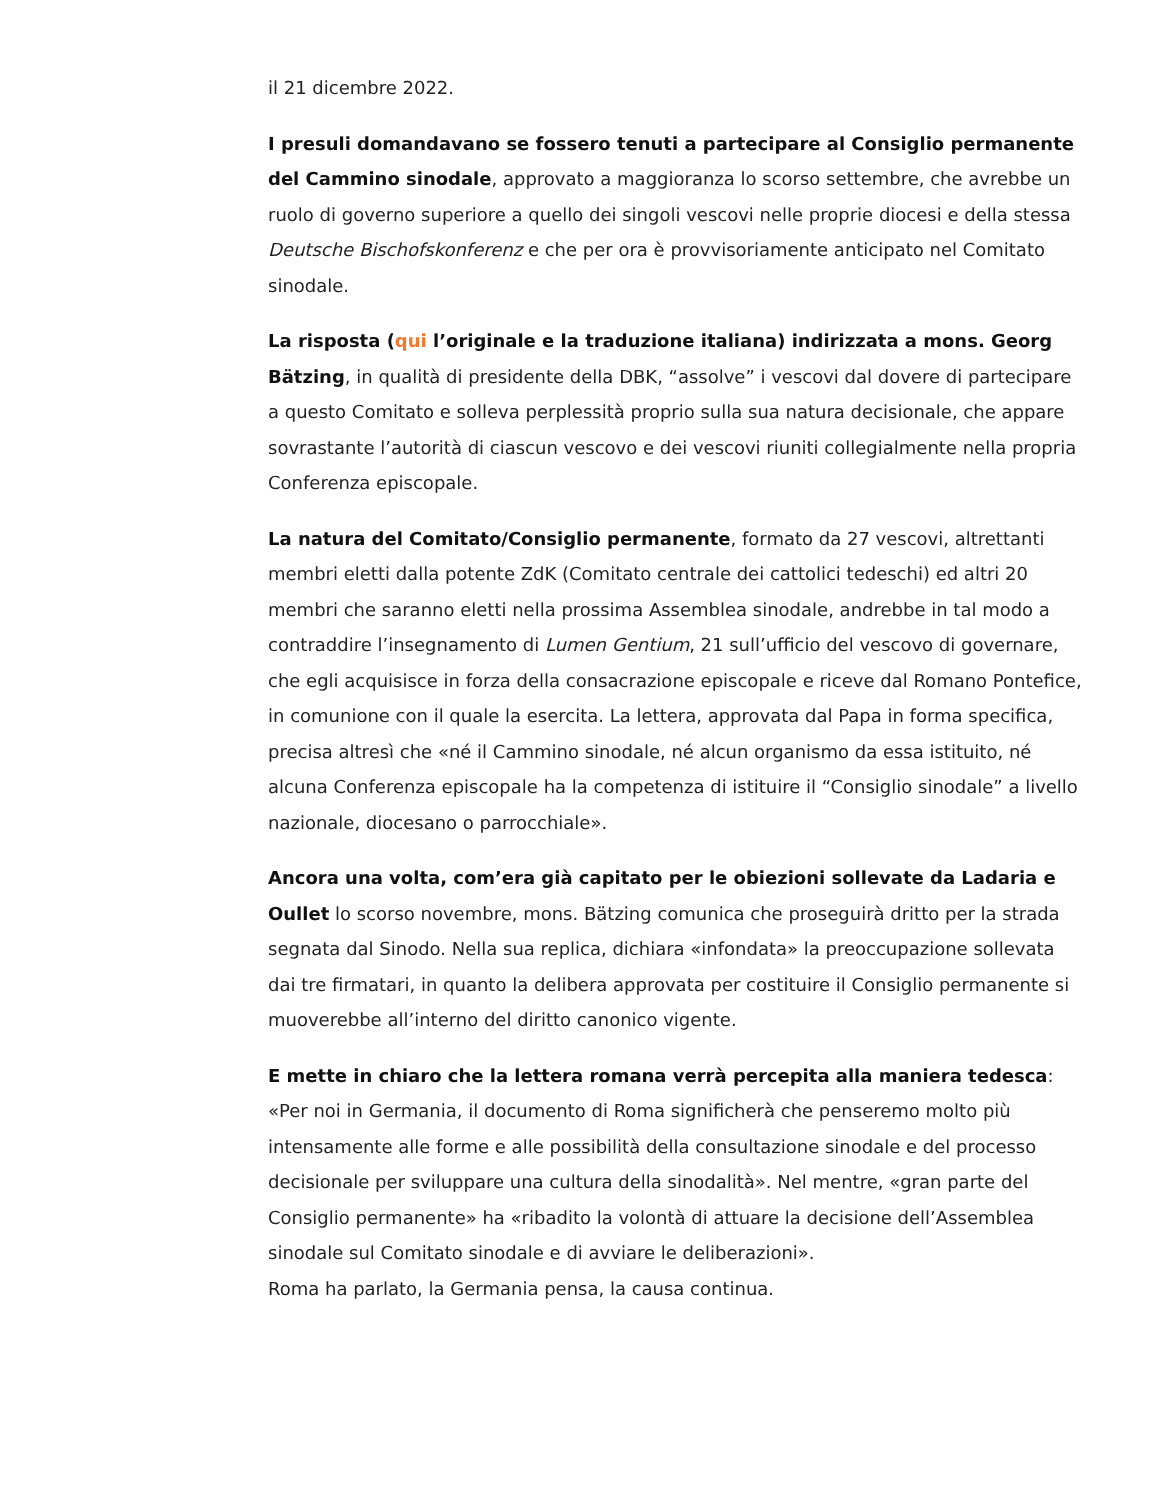il 21 dicembre 2022.
I presuli domandavano se fossero tenuti a partecipare al Consiglio permanente del Cammino sinodale, approvato a maggioranza lo scorso settembre, che avrebbe un ruolo di governo superiore a quello dei singoli vescovi nelle proprie diocesi e della stessa Deutsche Bischofskonferenz e che per ora è provvisoriamente anticipato nel Comitato sinodale.
La risposta (qui l’originale e la traduzione italiana) indirizzata a mons. Georg Bätzing, in qualità di presidente della DBK, “assolve” i vescovi dal dovere di partecipare a questo Comitato e solleva perplessità proprio sulla sua natura decisionale, che appare sovrastante l’autorità di ciascun vescovo e dei vescovi riuniti collegialmente nella propria Conferenza episcopale.
La natura del Comitato/Consiglio permanente, formato da 27 vescovi, altrettanti membri eletti dalla potente ZdK (Comitato centrale dei cattolici tedeschi) ed altri 20 membri che saranno eletti nella prossima Assemblea sinodale, andrebbe in tal modo a contraddire l’insegnamento di Lumen Gentium, 21 sull’ufficio del vescovo di governare, che egli acquisisce in forza della consacrazione episcopale e riceve dal Romano Pontefice, in comunione con il quale la esercita. La lettera, approvata dal Papa in forma specifica, precisa altresì che «né il Cammino sinodale, né alcun organismo da essa istituito, né alcuna Conferenza episcopale ha la competenza di istituire il “Consiglio sinodale” a livello nazionale, diocesano o parrocchiale».
Ancora una volta, com’era già capitato per le obiezioni sollevate da Ladaria e Oullet lo scorso novembre, mons. Bätzing comunica che proseguirà dritto per la strada segnata dal Sinodo. Nella sua replica, dichiara «infondata» la preoccupazione sollevata dai tre firmatari, in quanto la delibera approvata per costituire il Consiglio permanente si muoverebbe all’interno del diritto canonico vigente.
E mette in chiaro che la lettera romana verrà percepita alla maniera tedesca: «Per noi in Germania, il documento di Roma significherà che penseremo molto più intensamente alle forme e alle possibilità della consultazione sinodale e del processo decisionale per sviluppare una cultura della sinodalità». Nel mentre, «gran parte del Consiglio permanente» ha «ribadito la volontà di attuare la decisione dell’Assemblea sinodale sul Comitato sinodale e di avviare le deliberazioni».
Roma ha parlato, la Germania pensa, la causa continua.